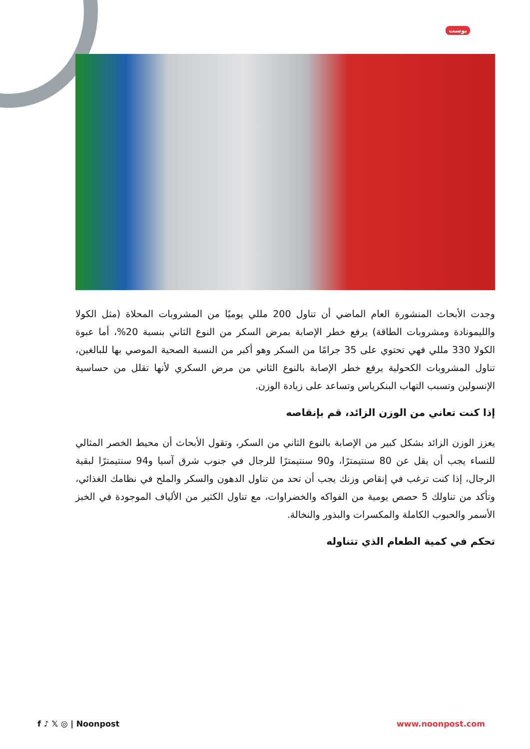بوست
وجدت الأبحاث المنشورة العام الماضي أن تناول 200 مللي يوميًا من المشروبات المحلاة (مثل الكولا والليمونادة ومشروبات الطاقة) يرفع خطر الإصابة بمرض السكر من النوع الثاني بنسبة 20%، أما عبوة الكولا 330 مللي فهي تحتوي على 35 جرامًا من السكر وهو أكبر من النسبة الصحية الموصي بها للبالغين، تناول المشروبات الكحولية يرفع خطر الإصابة بالنوع الثاني من مرض السكري لأنها تقلل من حساسية الإنسولين وتسبب التهاب البنكرياس وتساعد على زيادة الوزن.
إذا كنت تعاني من الوزن الزائد، قم بإنقاصه
يعزز الوزن الزائد بشكل كبير من الإصابة بالنوع الثاني من السكر، وتقول الأبحاث أن محيط الخصر المثالي للنساء يجب أن يقل عن 80 سنتيمترًا، و90 سنتيمترًا للرجال في جنوب شرق آسيا و94 سنتيمترًا لبقية الرجال، إذا كنت ترغب في إنقاص وزنك يجب أن تحد من تناول الدهون والسكر والملح في نظامك الغذائي، وتأكد من تناولك 5 حصص يومية من الفواكه والخضراوات، مع تناول الكثير من الألياف الموجودة في الخبز الأسمر والحبوب الكاملة والمكسرات والبذور والنخالة.
تحكم في كمية الطعام الذي تتناوله
f ♪ 𝕏 ◎ | Noonpost www.noonpost.com